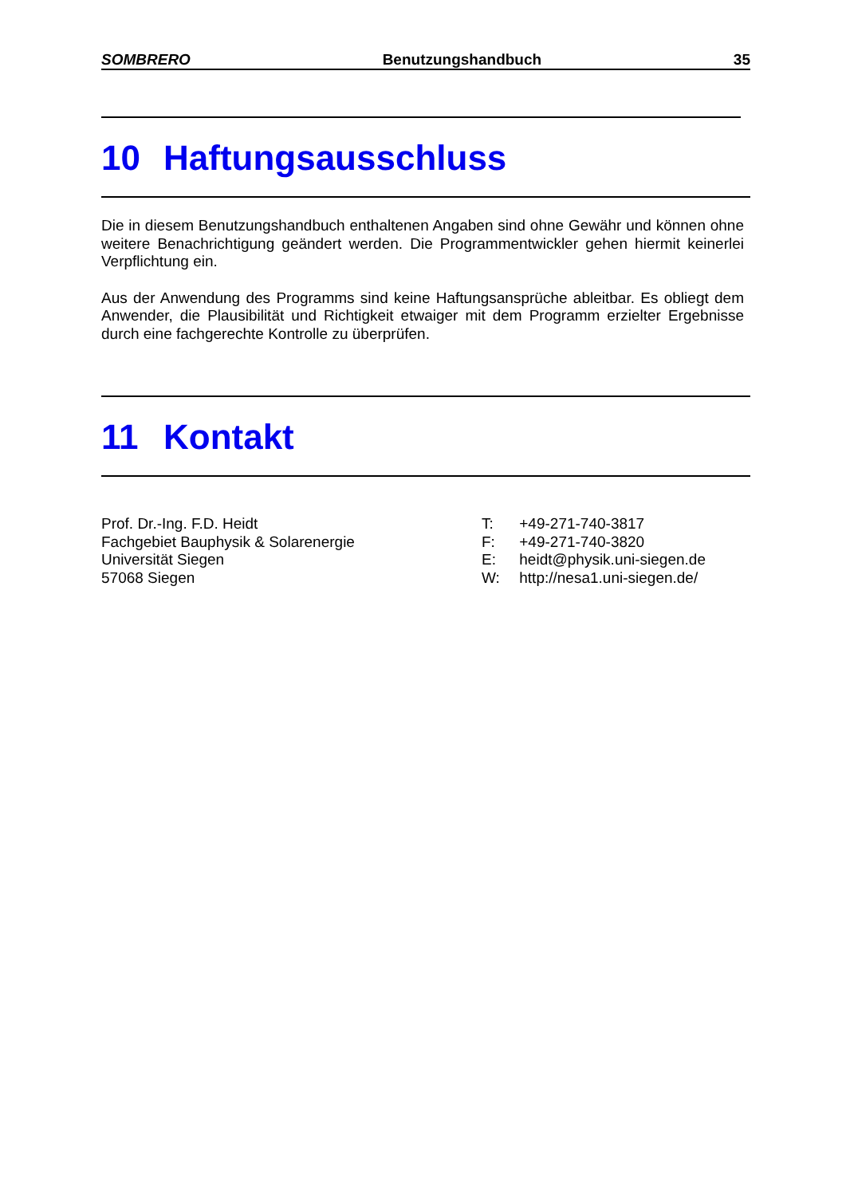SOMBRERO Benutzungshandbuch 35
10 Haftungsausschluss
Die in diesem Benutzungshandbuch enthaltenen Angaben sind ohne Gewähr und können ohne weitere Benachrichtigung geändert werden. Die Programmentwickler gehen hiermit keinerlei Verpflichtung ein.
Aus der Anwendung des Programms sind keine Haftungsansprüche ableitbar. Es obliegt dem Anwender, die Plausibilität und Richtigkeit etwaiger mit dem Programm erzielter Ergebnisse durch eine fachgerechte Kontrolle zu überprüfen.
11 Kontakt
Prof. Dr.-Ing. F.D. Heidt
Fachgebiet Bauphysik & Solarenergie
Universität Siegen
57068 Siegen
T: +49-271-740-3817
F: +49-271-740-3820
E: heidt@physik.uni-siegen.de
W: http://nesa1.uni-siegen.de/